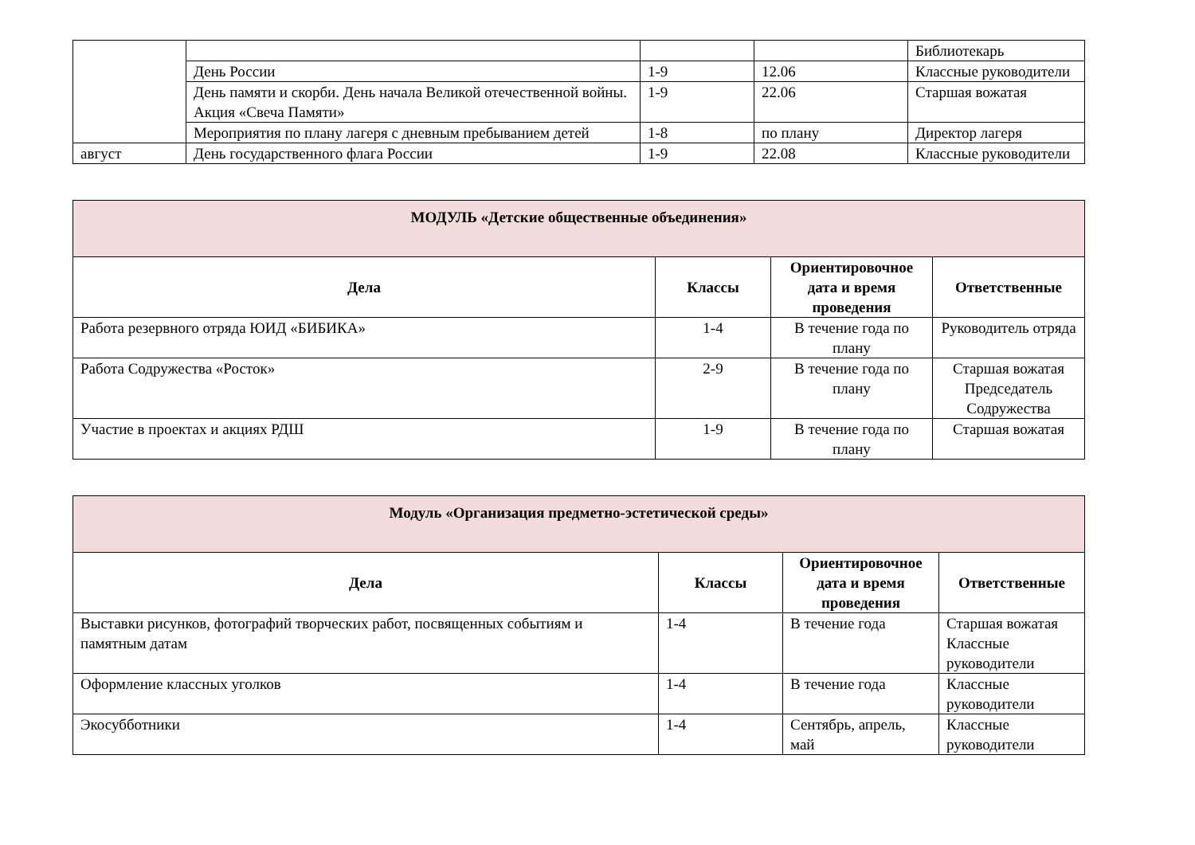| | | | | Библиотекарь |
| | День России | 1-9 | 12.06 | Классные руководители |
| | День памяти и скорби. День начала Великой отечественной войны. Акция «Свеча Памяти» | 1-9 | 22.06 | Старшая вожатая |
| | Мероприятия по плану лагеря с дневным пребыванием детей | 1-8 | по плану | Директор лагеря |
| август | День государственного флага России | 1-9 | 22.08 | Классные руководители |
| МОДУЛЬ «Детские общественные объединения» | | | |
| --- | --- | --- | --- |
| Дела | Классы | Ориентировочное дата и время проведения | Ответственные |
| Работа резервного отряда ЮИД «БИБИКА» | 1-4 | В течение года по плану | Руководитель отряда |
| Работа Содружества «Росток» | 2-9 | В течение года по плану | Старшая вожатая Председатель Содружества |
| Участие в проектах и акциях РДШ | 1-9 | В течение года по плану | Старшая вожатая |
| Модуль «Организация предметно-эстетической среды» | | | |
| --- | --- | --- | --- |
| Дела | Классы | Ориентировочное дата и время проведения | Ответственные |
| Выставки рисунков, фотографий творческих работ, посвященных событиям и памятным датам | 1-4 | В течение года | Старшая вожатая Классные руководители |
| Оформление классных уголков | 1-4 | В течение года | Классные руководители |
| Экосубботники | 1-4 | Сентябрь, апрель, май | Классные руководители |